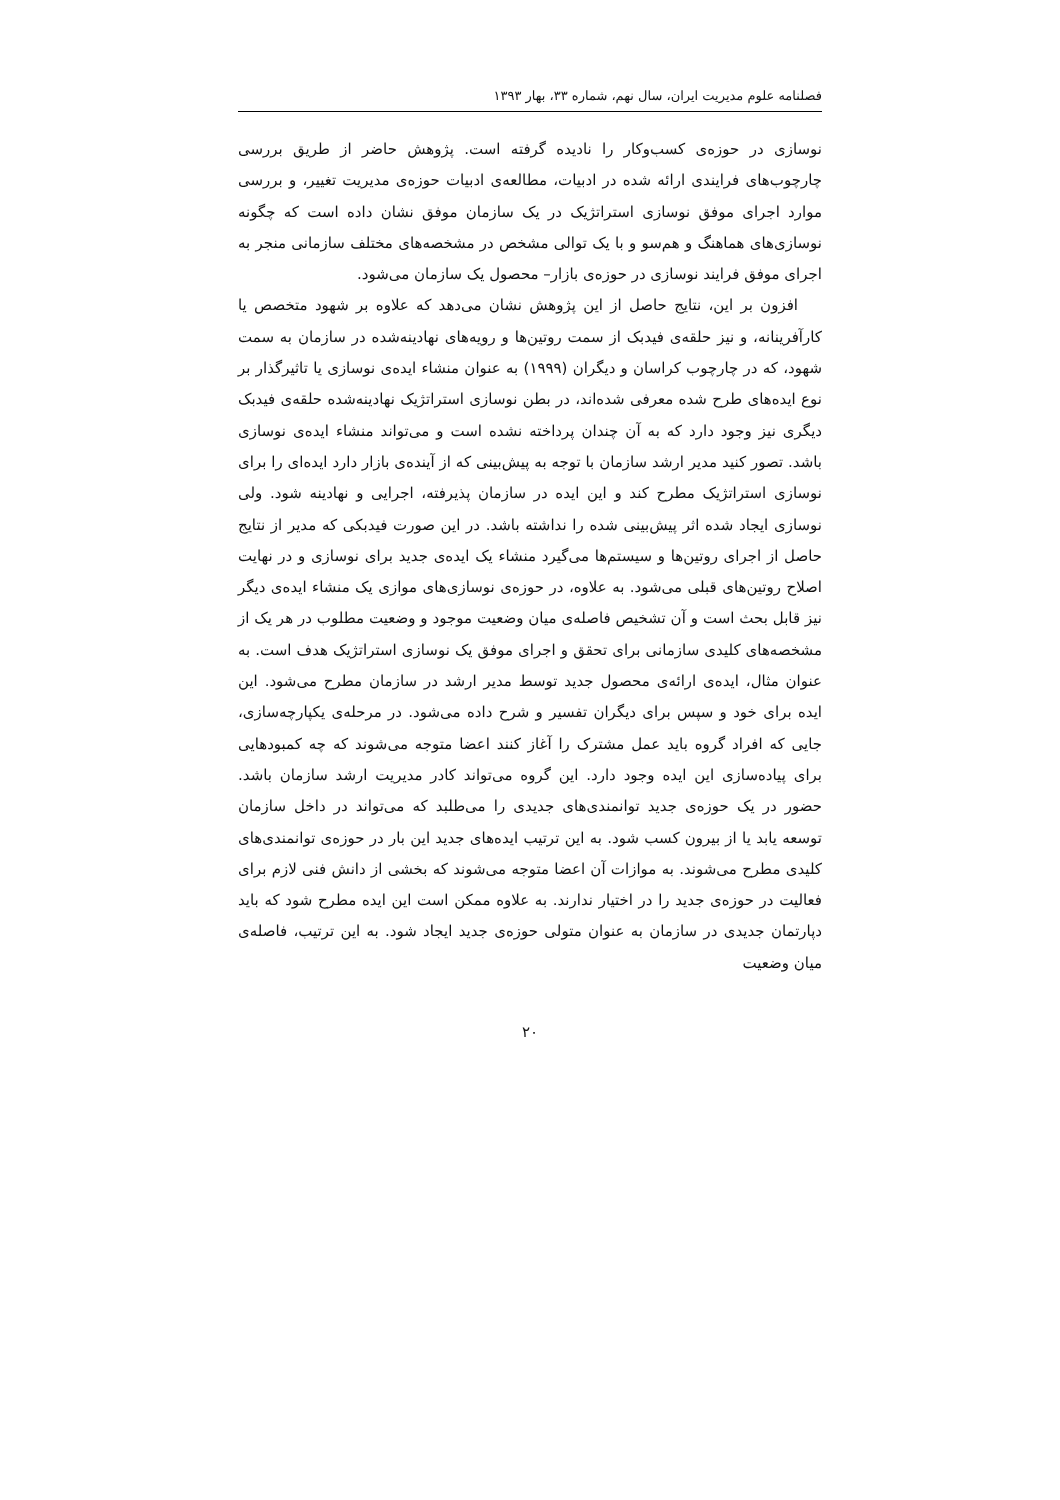فصلنامه علوم مدیریت ایران، سال نهم، شماره ۳۳، بهار ۱۳۹۳
نوسازی در حوزه‌ی کسب‌وکار را نادیده گرفته است. پژوهش حاضر از طریق بررسی چارچوب‌های فرایندی ارائه شده در ادبیات، مطالعه‌ی ادبیات حوزه‌ی مدیریت تغییر، و بررسی موارد اجرای موفق نوسازی استراتژیک در یک سازمان موفق نشان داده است که چگونه نوسازی‌های هماهنگ و هم‌سو و با یک توالی مشخص در مشخصه‌های مختلف سازمانی منجر به اجرای موفق فرایند نوسازی در حوزه‌ی بازار– محصول یک سازمان می‌شود.
افزون بر این، نتایج حاصل از این پژوهش نشان می‌دهد که علاوه بر شهود متخصص یا کارآفرینانه، و نیز حلقه‌ی فیدبک از سمت روتین‌ها و رویه‌های نهادینه‌شده در سازمان به سمت شهود، که در چارچوب کراسان و دیگران (۱۹۹۹) به عنوان منشاء ایده‌ی نوسازی یا تاثیرگذار بر نوع ایده‌های طرح شده معرفی شده‌اند، در بطن نوسازی استراتژیک نهادینه‌شده حلقه‌ی فیدبک دیگری نیز وجود دارد که به آن چندان پرداخته نشده است و می‌تواند منشاء ایده‌ی نوسازی باشد. تصور کنید مدیر ارشد سازمان با توجه به پیش‌بینی که از آینده‌ی بازار دارد ایده‌ای را برای نوسازی استراتژیک مطرح کند و این ایده در سازمان پذیرفته، اجرایی و نهادینه شود. ولی نوسازی ایجاد شده اثر پیش‌بینی شده را نداشته باشد. در این صورت فیدبکی که مدیر از نتایج حاصل از اجرای روتین‌ها و سیستم‌ها می‌گیرد منشاء یک ایده‌ی جدید برای نوسازی و در نهایت اصلاح روتین‌های قبلی می‌شود. به علاوه، در حوزه‌ی نوسازی‌های موازی یک منشاء ایده‌ی دیگر نیز قابل بحث است و آن تشخیص فاصله‌ی میان وضعیت موجود و وضعیت مطلوب در هر یک از مشخصه‌های کلیدی سازمانی برای تحقق و اجرای موفق یک نوسازی استراتژیک هدف است. به عنوان مثال، ایده‌ی ارائه‌ی محصول جدید توسط مدیر ارشد در سازمان مطرح می‌شود. این ایده برای خود و سپس برای دیگران تفسیر و شرح داده می‌شود. در مرحله‌ی یکپارچه‌سازی، جایی که افراد گروه باید عمل مشترک را آغاز کنند اعضا متوجه می‌شوند که چه کمبودهایی برای پیاده‌سازی این ایده وجود دارد. این گروه می‌تواند کادر مدیریت ارشد سازمان باشد. حضور در یک حوزه‌ی جدید توانمندی‌های جدیدی را می‌طلبد که می‌تواند در داخل سازمان توسعه یابد یا از بیرون کسب شود. به این ترتیب ایده‌های جدید این بار در حوزه‌ی توانمندی‌های کلیدی مطرح می‌شوند. به موازات آن اعضا متوجه می‌شوند که بخشی از دانش فنی لازم برای فعالیت در حوزه‌ی جدید را در اختیار ندارند. به علاوه ممکن است این ایده مطرح شود که باید دپارتمان جدیدی در سازمان به عنوان متولی حوزه‌ی جدید ایجاد شود. به این ترتیب، فاصله‌ی میان وضعیت
۲۰